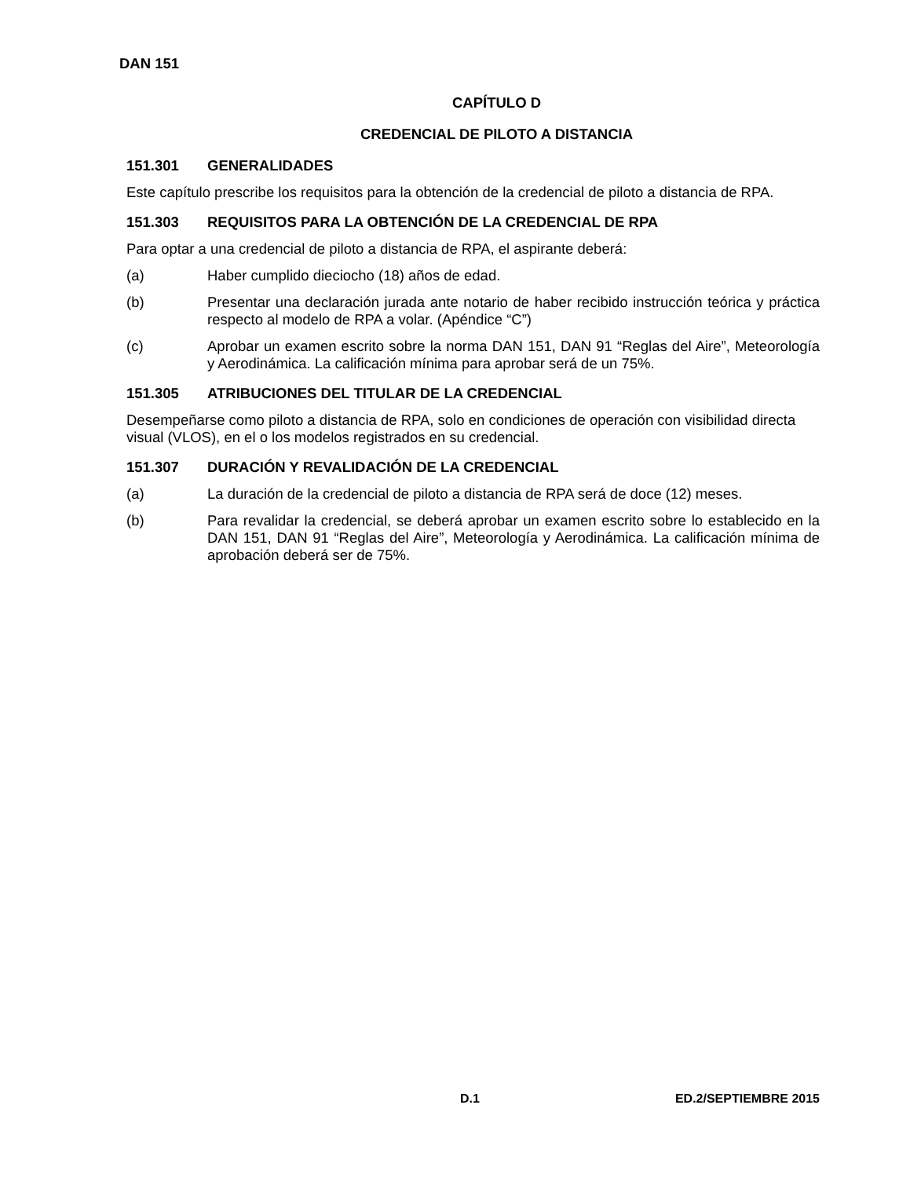DAN 151
CAPÍTULO D
CREDENCIAL DE PILOTO A DISTANCIA
151.301 GENERALIDADES
Este capítulo prescribe los requisitos para la obtención de la credencial de piloto a distancia de RPA.
151.303 REQUISITOS PARA LA OBTENCIÓN DE LA CREDENCIAL DE RPA
Para optar a una credencial de piloto a distancia de RPA, el aspirante deberá:
(a) Haber cumplido dieciocho (18) años de edad.
(b) Presentar una declaración jurada ante notario de haber recibido instrucción teórica y práctica respecto al modelo de RPA a volar. (Apéndice “C”)
(c) Aprobar un examen escrito sobre la norma DAN 151, DAN 91 “Reglas del Aire”, Meteorología y Aerodinámica. La calificación mínima para aprobar será de un 75%.
151.305 ATRIBUCIONES DEL TITULAR DE LA CREDENCIAL
Desempeñarse como piloto a distancia de RPA, solo en condiciones de operación con visibilidad directa visual (VLOS), en el o los modelos registrados en su credencial.
151.307 DURACIÓN Y REVALIDACIÓN DE LA CREDENCIAL
(a) La duración de la credencial de piloto a distancia de RPA será de doce (12) meses.
(b) Para revalidar la credencial, se deberá aprobar un examen escrito sobre lo establecido en la DAN 151, DAN 91 “Reglas del Aire”, Meteorología y Aerodinámica. La calificación mínima de aprobación deberá ser de 75%.
D.1 ED.2/SEPTIEMBRE 2015